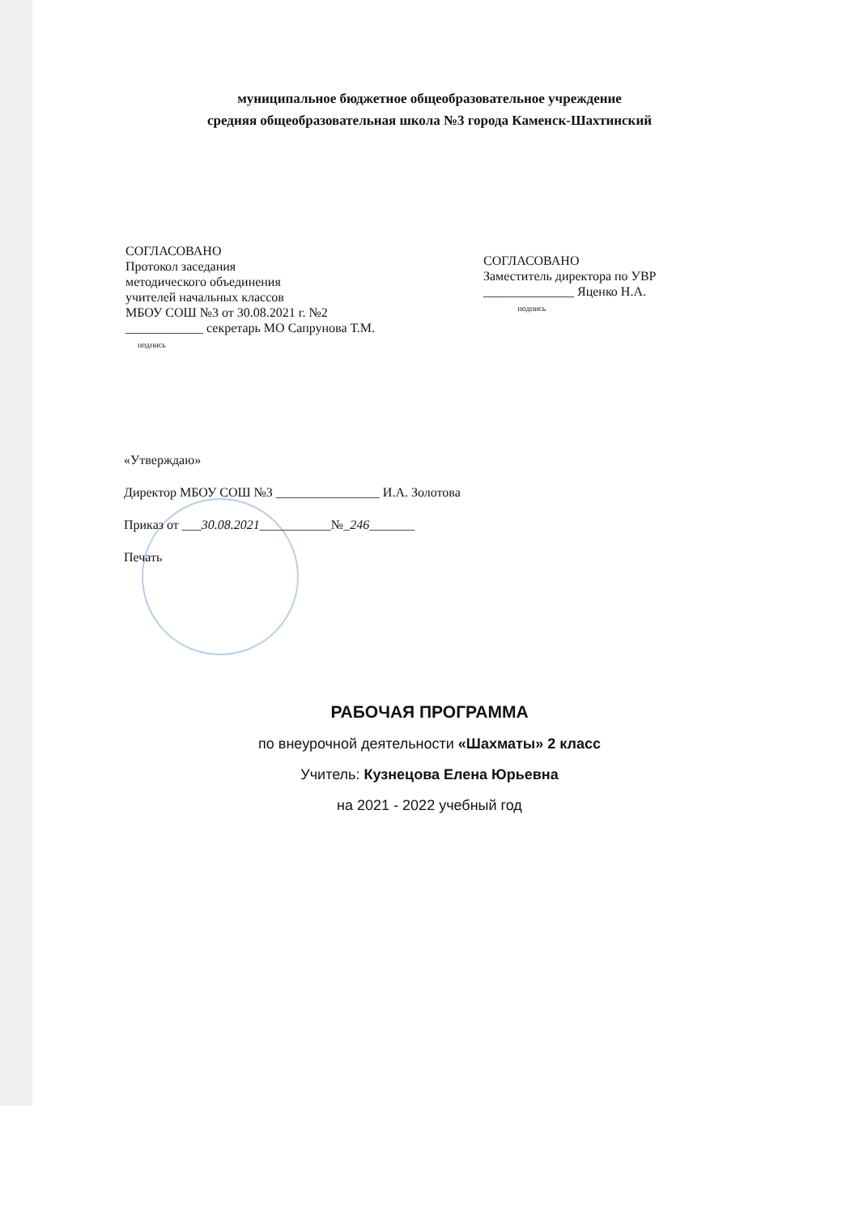муниципальное бюджетное общеобразовательное учреждение
средняя общеобразовательная школа №3 города Каменск-Шахтинский
СОГЛАСОВАНО
Протокол заседания
методического объединения
учителей начальных классов
МБОУ СОШ №3 от 30.08.2021 г. №2
____________ секретарь МО Сапрунова Т.М.
подпись
СОГЛАСОВАНО
Заместитель директора по УВР
______________ Яценко Н.А.
подпись
«Утверждаю»
Директор МБОУ СОШ №3 ________________ И.А. Золотова
Приказ от ___30.08.2021___________№_246_______
Печать
РАБОЧАЯ ПРОГРАММА
по внеурочной деятельности «Шахматы» 2 класс
Учитель: Кузнецова Елена Юрьевна
на 2021 - 2022 учебный год